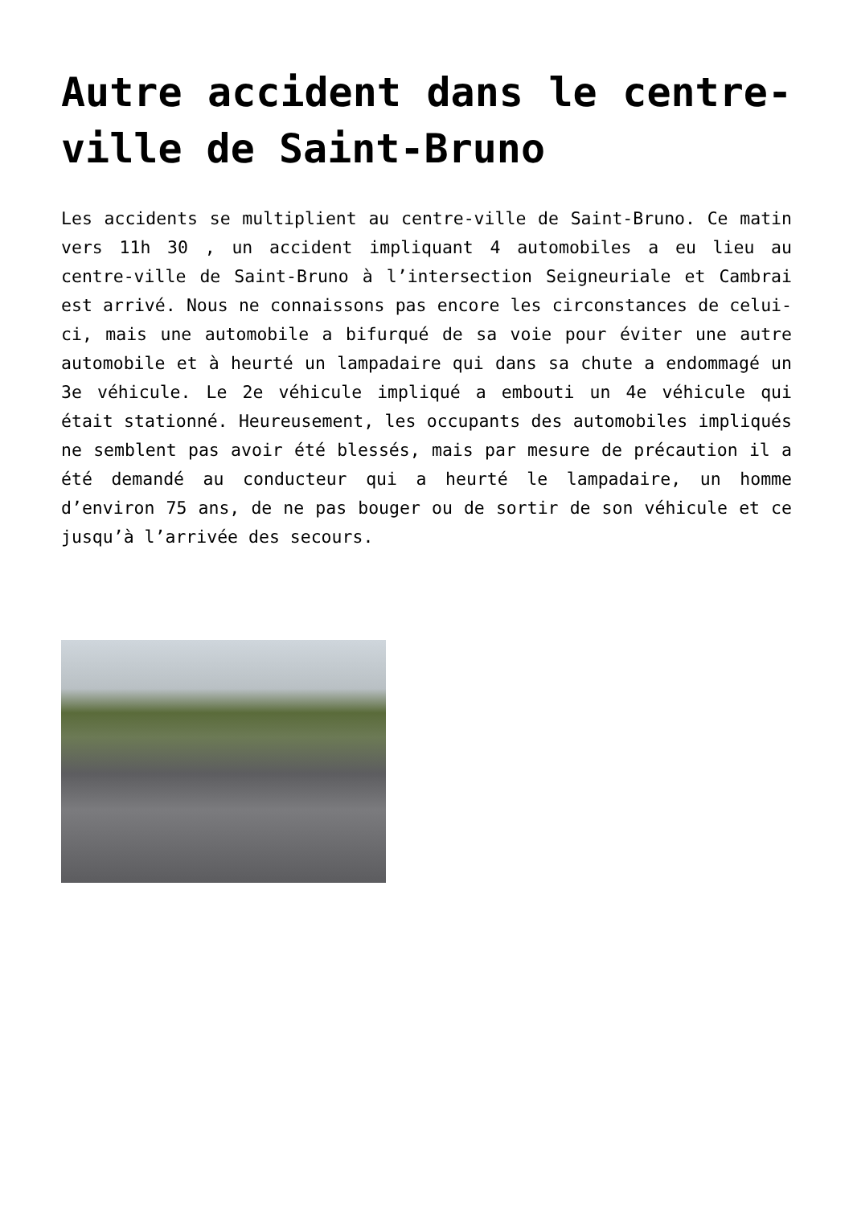Autre accident dans le centre-ville de Saint-Bruno
Les accidents se multiplient au centre-ville de Saint-Bruno. Ce matin vers 11h 30 , un accident impliquant 4 automobiles a eu lieu au centre-ville de Saint-Bruno à l’intersection Seigneuriale et Cambrai est arrivé. Nous ne connaissons pas encore les circonstances de celui-ci, mais une automobile a bifurqué de sa voie pour éviter une autre automobile et à heurté un lampadaire qui dans sa chute a endommagé un 3e véhicule. Le 2e véhicule impliqué a embouti un 4e véhicule qui était stationné. Heureusement, les occupants des automobiles impliqués ne semblent pas avoir été blessés, mais par mesure de précaution il a été demandé au conducteur qui a heurté le lampadaire, un homme d’environ 75 ans, de ne pas bouger ou de sortir de son véhicule et ce jusqu’à l’arrivée des secours.